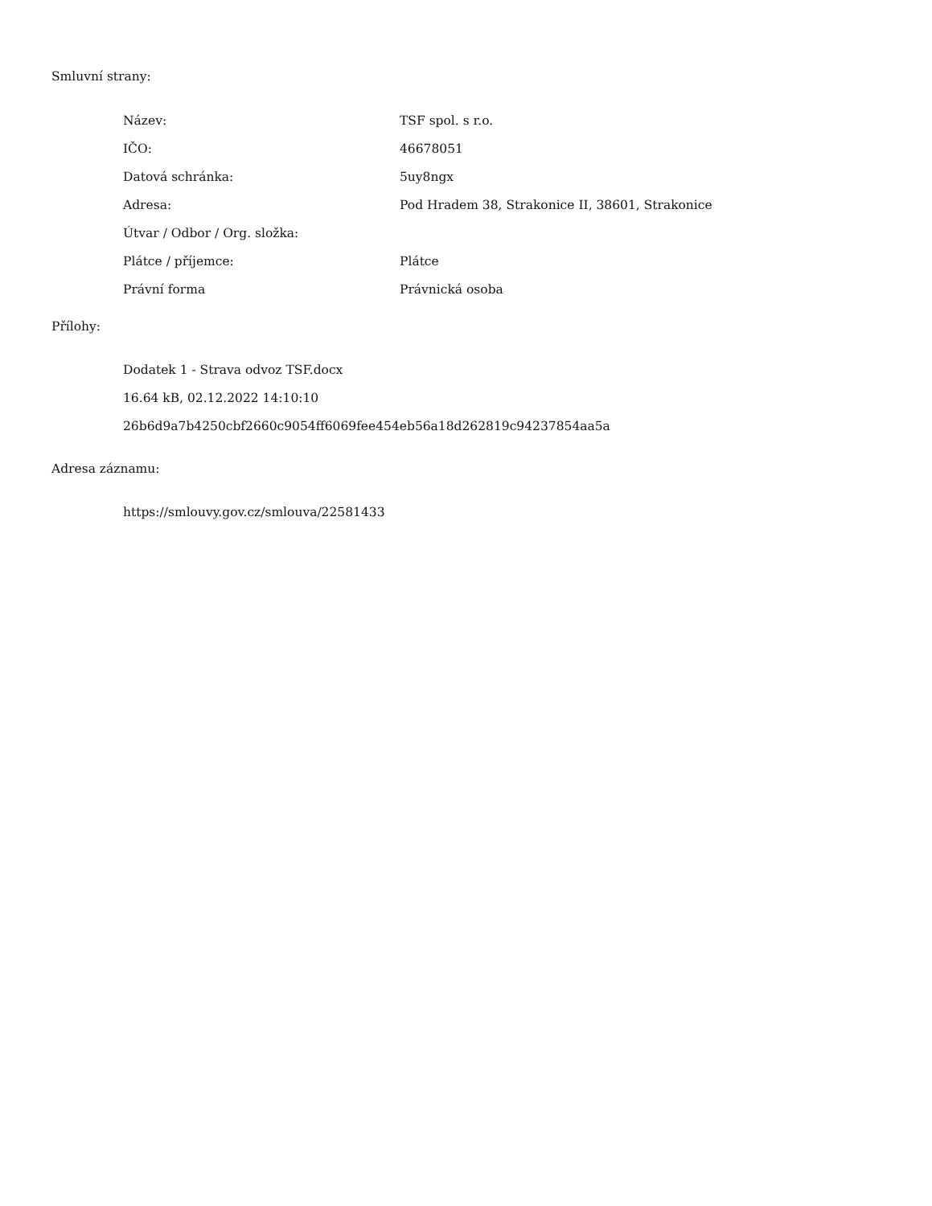Smluvní strany:
| Název: | TSF spol. s r.o. |
| IČO: | 46678051 |
| Datová schránka: | 5uy8ngx |
| Adresa: | Pod Hradem 38, Strakonice II, 38601, Strakonice |
| Útvar / Odbor / Org. složka: | |
| Plátce / příjemce: | Plátce |
| Právní forma | Právnická osoba |
Přílohy:
Dodatek 1 - Strava odvoz TSF.docx
16.64 kB, 02.12.2022 14:10:10
26b6d9a7b4250cbf2660c9054ff6069fee454eb56a18d262819c94237854aa5a
Adresa záznamu:
https://smlouvy.gov.cz/smlouva/22581433